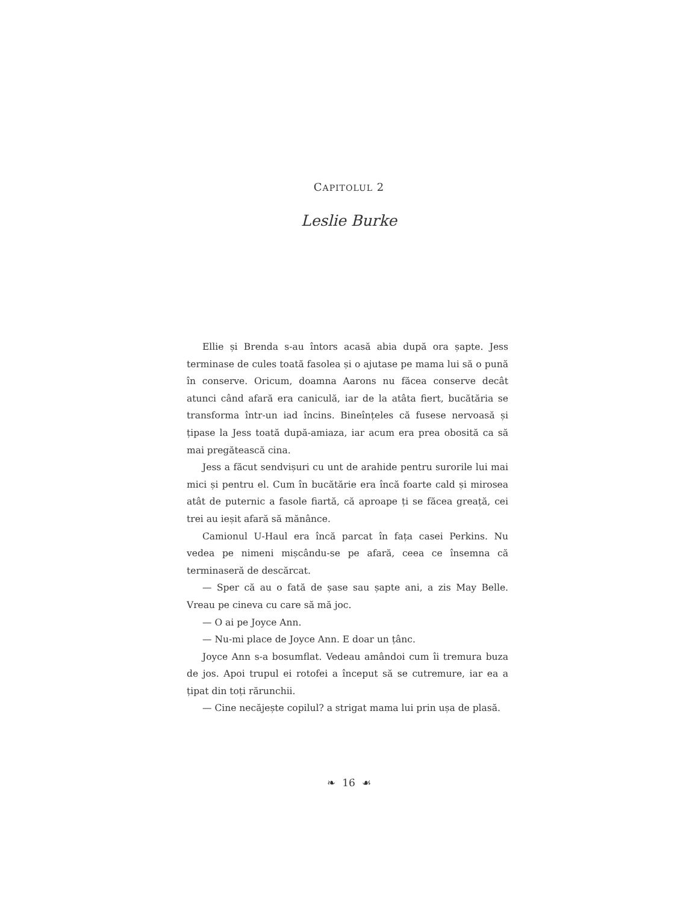CAPITOLUL 2
Leslie Burke
Ellie și Brenda s-au întors acasă abia după ora șapte. Jess terminase de cules toată fasolea și o ajutase pe mama lui să o pună în conserve. Oricum, doamna Aarons nu făcea conserve decât atunci când afară era caniculă, iar de la atâta fiert, bucătăria se transforma într-un iad încins. Bineînțeles că fusese nervoasă și țipase la Jess toată după-amiaza, iar acum era prea obosită ca să mai pregătească cina.
Jess a făcut sendvișuri cu unt de arahide pentru surorile lui mai mici și pentru el. Cum în bucătărie era încă foarte cald și mirosea atât de puternic a fasole fiartă, că aproape ți se făcea greață, cei trei au ieșit afară să mănânce.
Camionul U-Haul era încă parcat în fața casei Perkins. Nu vedea pe nimeni mișcându-se pe afară, ceea ce însemna că terminaseră de descărcat.
— Sper că au o fată de șase sau șapte ani, a zis May Belle. Vreau pe cineva cu care să mă joc.
— O ai pe Joyce Ann.
— Nu-mi place de Joyce Ann. E doar un țânc.
Joyce Ann s-a bosumflat. Vedeau amândoi cum îi tremura buza de jos. Apoi trupul ei rotofei a început să se cutremure, iar ea a țipat din toți rărunchii.
— Cine necăjește copilul? a strigat mama lui prin ușa de plasă.
❧ 16 ☙